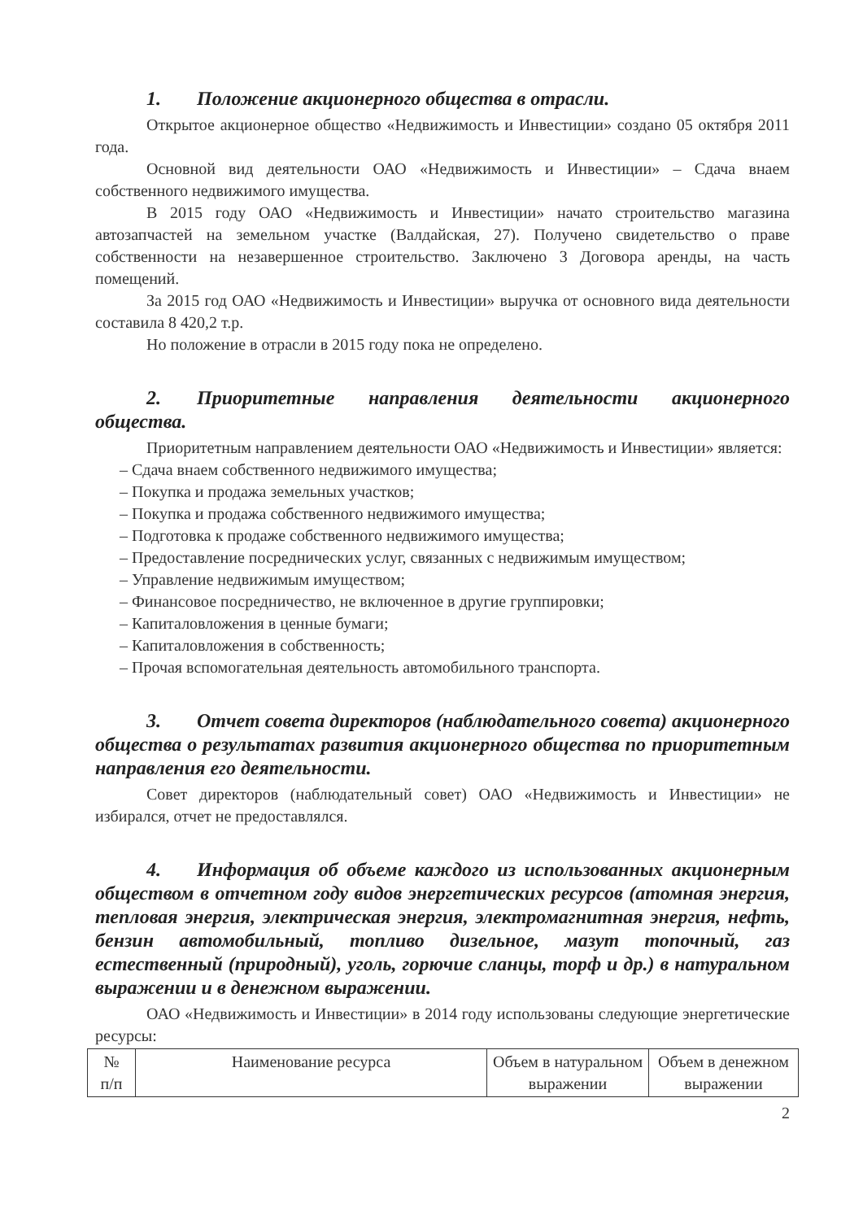1. Положение акционерного общества в отрасли.
Открытое акционерное общество «Недвижимость и Инвестиции» создано 05 октября 2011 года.
Основной вид деятельности ОАО «Недвижимость и Инвестиции» – Сдача внаем собственного недвижимого имущества.
В 2015 году ОАО «Недвижимость и Инвестиции» начато строительство магазина автозапчастей на земельном участке (Валдайская, 27). Получено свидетельство о праве собственности на незавершенное строительство. Заключено 3 Договора аренды, на часть помещений.
За 2015 год ОАО «Недвижимость и Инвестиции» выручка от основного вида деятельности составила 8 420,2 т.р.
Но положение в отрасли в 2015 году пока не определено.
2. Приоритетные направления деятельности акционерного общества.
Приоритетным направлением деятельности ОАО «Недвижимость и Инвестиции» является:
– Сдача внаем собственного недвижимого имущества;
– Покупка и продажа земельных участков;
– Покупка и продажа собственного недвижимого имущества;
– Подготовка к продаже собственного недвижимого имущества;
– Предоставление посреднических услуг, связанных с недвижимым имуществом;
– Управление недвижимым имуществом;
– Финансовое посредничество, не включенное в другие группировки;
– Капиталовложения в ценные бумаги;
– Капиталовложения в собственность;
– Прочая вспомогательная деятельность автомобильного транспорта.
3. Отчет совета директоров (наблюдательного совета) акционерного общества о результатах развития акционерного общества по приоритетным направления его деятельности.
Совет директоров (наблюдательный совет) ОАО «Недвижимость и Инвестиции» не избирался, отчет не предоставлялся.
4. Информация об объеме каждого из использованных акционерным обществом в отчетном году видов энергетических ресурсов (атомная энергия, тепловая энергия, электрическая энергия, электромагнитная энергия, нефть, бензин автомобильный, топливо дизельное, мазут топочный, газ естественный (природный), уголь, горючие сланцы, торф и др.) в натуральном выражении и в денежном выражении.
ОАО «Недвижимость и Инвестиции» в 2014 году использованы следующие энергетические ресурсы:
| № п/п | Наименование ресурса | Объем в натуральном выражении | Объем в денежном выражении |
| --- | --- | --- | --- |
2